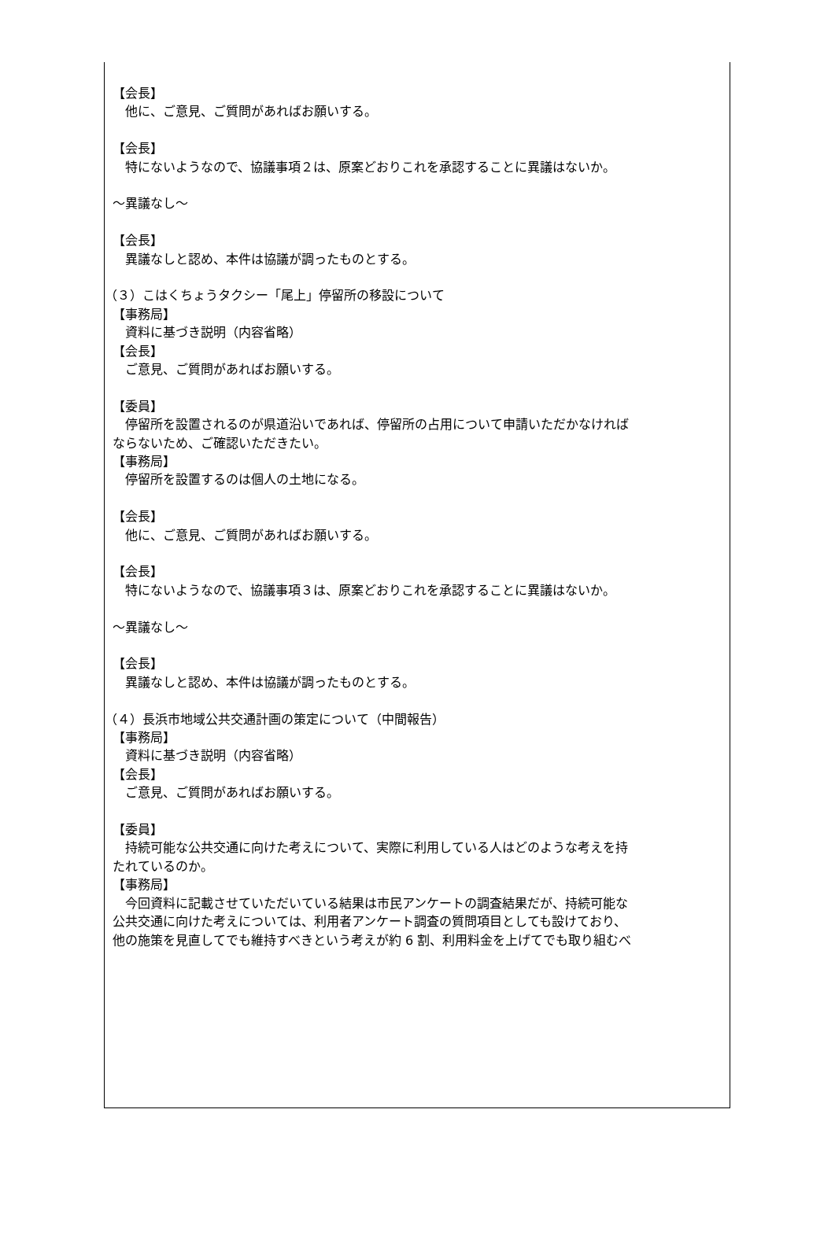【会長】
他に、ご意見、ご質問があればお願いする。
【会長】
特にないようなので、協議事項２は、原案どおりこれを承認することに異議はないか。
～異議なし～
【会長】
異議なしと認め、本件は協議が調ったものとする。
（３）こはくちょうタクシー「尾上」停留所の移設について
【事務局】
資料に基づき説明（内容省略）
【会長】
ご意見、ご質問があればお願いする。
【委員】
停留所を設置されるのが県道沿いであれば、停留所の占用について申請いただかなければ
ならないため、ご確認いただきたい。
【事務局】
停留所を設置するのは個人の土地になる。
【会長】
他に、ご意見、ご質問があればお願いする。
【会長】
特にないようなので、協議事項３は、原案どおりこれを承認することに異議はないか。
～異議なし～
【会長】
異議なしと認め、本件は協議が調ったものとする。
（４）長浜市地域公共交通計画の策定について（中間報告）
【事務局】
資料に基づき説明（内容省略）
【会長】
ご意見、ご質問があればお願いする。
【委員】
持続可能な公共交通に向けた考えについて、実際に利用している人はどのような考えを持
たれているのか。
【事務局】
今回資料に記載させていただいている結果は市民アンケートの調査結果だが、持続可能な
公共交通に向けた考えについては、利用者アンケート調査の質問項目としても設けており、
他の施策を見直してでも維持すべきという考えが約 6 割、利用料金を上げてでも取り組むべ